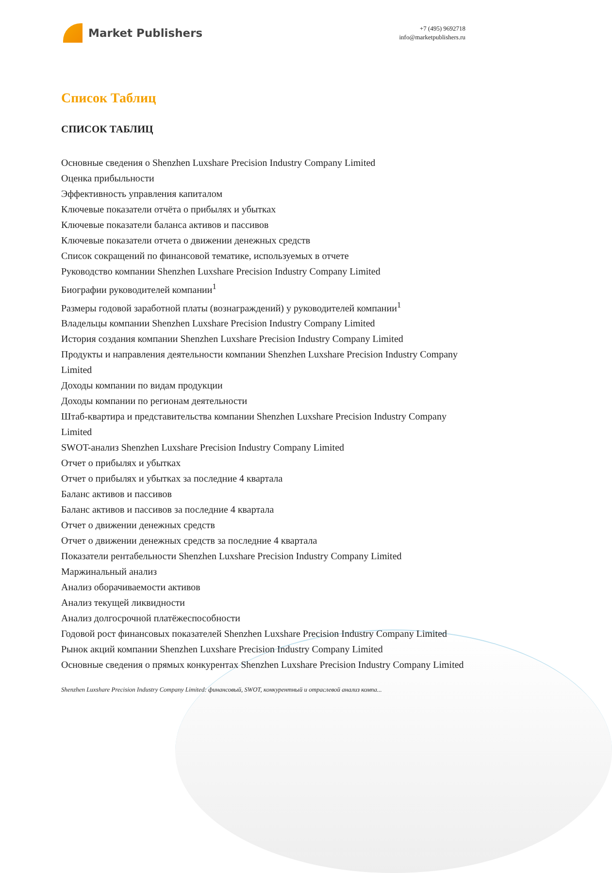Market Publishers
+7 (495) 9692718
info@marketpublishers.ru
Список Таблиц
СПИСОК ТАБЛИЦ
Основные сведения о Shenzhen Luxshare Precision Industry Company Limited
Оценка прибыльности
Эффективность управления капиталом
Ключевые показатели отчёта о прибылях и убытках
Ключевые показатели баланса активов и пассивов
Ключевые показатели отчета о движении денежных средств
Список сокращений по финансовой тематике, используемых в отчете
Руководство компании Shenzhen Luxshare Precision Industry Company Limited
Биографии руководителей компании<sup>1</sup>
Размеры годовой заработной платы (вознаграждений) у руководителей компании<sup>1</sup>
Владельцы компании Shenzhen Luxshare Precision Industry Company Limited
История создания компании Shenzhen Luxshare Precision Industry Company Limited
Продукты и направления деятельности компании Shenzhen Luxshare Precision Industry Company Limited
Доходы компании по видам продукции
Доходы компании по регионам деятельности
Штаб-квартира и представительства компании Shenzhen Luxshare Precision Industry Company Limited
SWOT-анализ Shenzhen Luxshare Precision Industry Company Limited
Отчет о прибылях и убытках
Отчет о прибылях и убытках за последние 4 квартала
Баланс активов и пассивов
Баланс активов и пассивов за последние 4 квартала
Отчет о движении денежных средств
Отчет о движении денежных средств за последние 4 квартала
Показатели рентабельности Shenzhen Luxshare Precision Industry Company Limited
Маржинальный анализ
Анализ оборачиваемости активов
Анализ текущей ликвидности
Анализ долгосрочной платёжеспособности
Годовой рост финансовых показателей Shenzhen Luxshare Precision Industry Company Limited
Рынок акций компании Shenzhen Luxshare Precision Industry Company Limited
Основные сведения о прямых конкурентах Shenzhen Luxshare Precision Industry Company Limited
Shenzhen Luxshare Precision Industry Company Limited: финансовый, SWOT, конкурентный и отраслевой анализ компа...